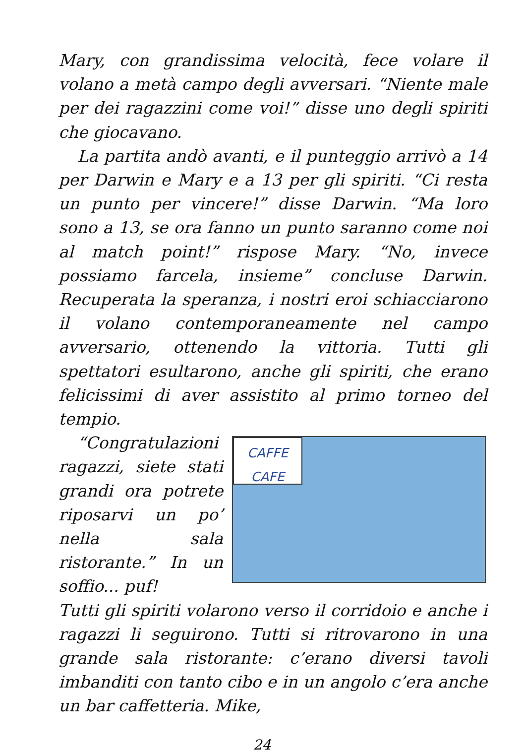Mary, con grandissima velocità, fece volare il volano a metà campo degli avversari. “Niente male per dei ragazzini come voi!” disse uno degli spiriti che giocavano.
La partita andò avanti, e il punteggio arrivò a 14 per Darwin e Mary e a 13 per gli spiriti. “Ci resta un punto per vincere!” disse Darwin. “Ma loro sono a 13, se ora fanno un punto saranno come noi al match point!” rispose Mary. “No, invece possiamo farcela, insieme” concluse Darwin. Recuperata la speranza, i nostri eroi schiacciarono il volano contemporaneamente nel campo avversario, ottenendo la vittoria. Tutti gli spettatori esultarono, anche gli spiriti, che erano felicissimi di aver assistito al primo torneo del tempio.
“Congratulazioni ragazzi, siete stati grandi ora potrete riposarvi un po’ nella sala ristorante.” In un soffio... puf!
CAFFE
CAFE
Tutti gli spiriti volarono verso il corridoio e anche i ragazzi li seguirono. Tutti si ritrovarono in una grande sala ristorante: c’erano diversi tavoli imbanditi con tanto cibo e in un angolo c’era anche un bar caffetteria. Mike,
24